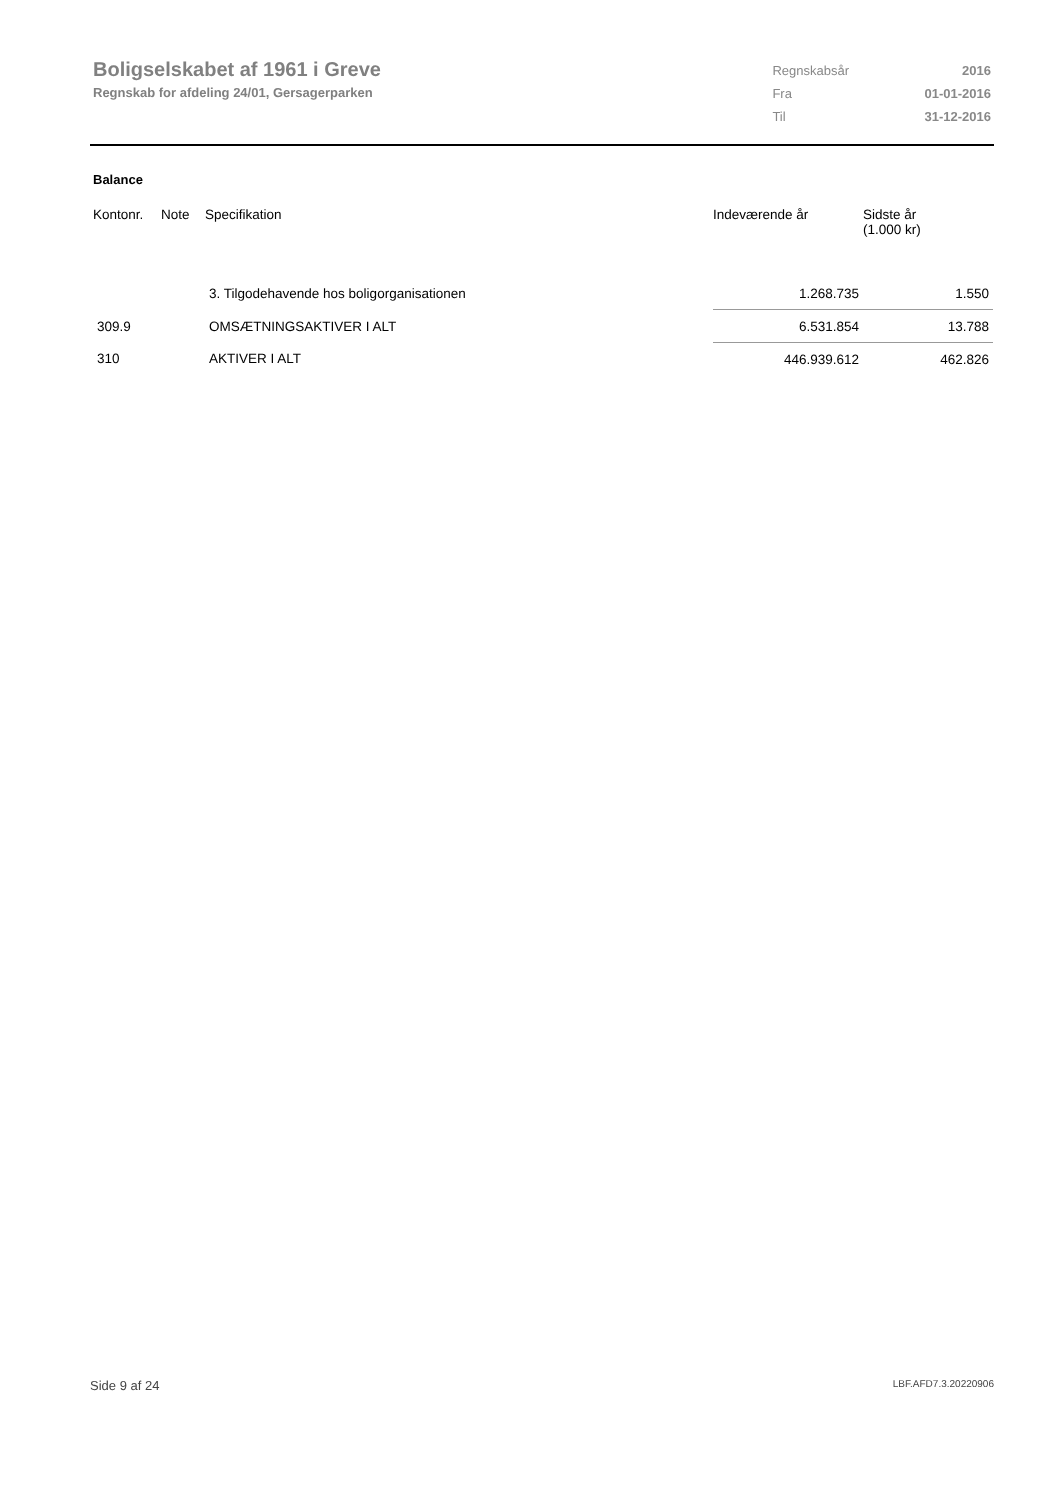Boligselskabet af 1961 i Greve
Regnskab for afdeling 24/01, Gersagerparken
| Regnskabsår | 2016 |
| Fra | 01-01-2016 |
| Til | 31-12-2016 |
Balance
| Kontonr. | Note | Specifikation | Indeværende år | Sidste år (1.000 kr) |
| --- | --- | --- | --- | --- |
| | | 3. Tilgodehavende hos boligorganisationen | 1.268.735 | 1.550 |
| 309.9 | | OMSÆTNINGSAKTIVER I ALT | 6.531.854 | 13.788 |
| 310 | | AKTIVER I ALT | 446.939.612 | 462.826 |
Side 9 af 24 LBF.AFD7.3.20220906